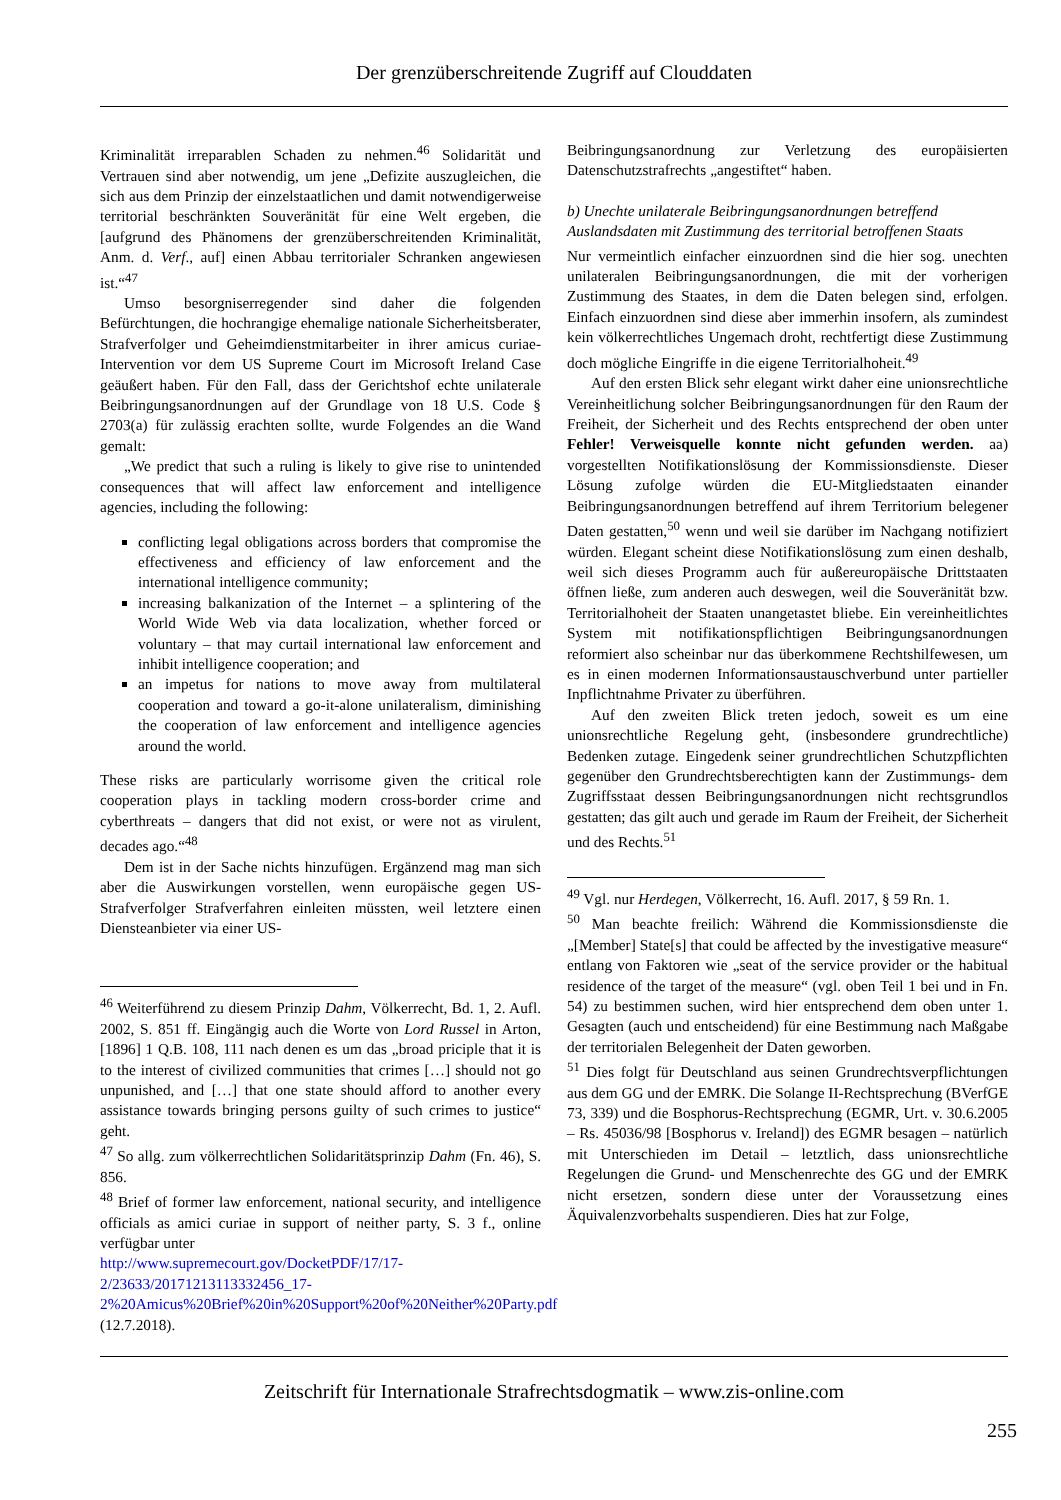Der grenzüberschreitende Zugriff auf Clouddaten
Kriminalität irreparablen Schaden zu nehmen.<sup>46</sup> Solidarität und Vertrauen sind aber notwendig, um jene „Defizite auszugleichen, die sich aus dem Prinzip der einzelstaatlichen und damit notwendigerweise territorial beschränkten Souveränität für eine Welt ergeben, die [aufgrund des Phänomens der grenzüberschreitenden Kriminalität, Anm. d. Verf., auf] einen Abbau territorialer Schranken angewiesen ist.“<sup>47</sup>
Umso besorgniserregender sind daher die folgenden Befürchtungen, die hochrangige ehemalige nationale Sicherheitsberater, Strafverfolger und Geheimdienstmitarbeiter in ihrer amicus curiae-Intervention vor dem US Supreme Court im Microsoft Ireland Case geäußert haben. Für den Fall, dass der Gerichtshof echte unilaterale Beibringungsanordnungen auf der Grundlage von 18 U.S. Code § 2703(a) für zulässig erachten sollte, wurde Folgendes an die Wand gemalt:
„We predict that such a ruling is likely to give rise to unintended consequences that will affect law enforcement and intelligence agencies, including the following:
conflicting legal obligations across borders that compromise the effectiveness and efficiency of law enforcement and the international intelligence community;
increasing balkanization of the Internet – a splintering of the World Wide Web via data localization, whether forced or voluntary – that may curtail international law enforcement and inhibit intelligence cooperation; and
an impetus for nations to move away from multilateral cooperation and toward a go-it-alone unilateralism, diminishing the cooperation of law enforcement and intelligence agencies around the world.
These risks are particularly worrisome given the critical role cooperation plays in tackling modern cross-border crime and cyberthreats – dangers that did not exist, or were not as virulent, decades ago.“<sup>48</sup>
Dem ist in der Sache nichts hinzufügen. Ergänzend mag man sich aber die Auswirkungen vorstellen, wenn europäische gegen US-Strafverfolger Strafverfahren einleiten müssten, weil letztere einen Diensteanbieter via einer US-
<sup>46</sup> Weiterführend zu diesem Prinzip Dahm, Völkerrecht, Bd. 1, 2. Aufl. 2002, S. 851 ff. Eingängig auch die Worte von Lord Russel in Arton, [1896] 1 Q.B. 108, 111 nach denen es um das „broad priciple that it is to the interest of civilized communities that crimes […] should not go unpunished, and […] that one state should afford to another every assistance towards bringing persons guilty of such crimes to justice“ geht.
<sup>47</sup> So allg. zum völkerrechtlichen Solidaritätsprinzip Dahm (Fn. 46), S. 856.
<sup>48</sup> Brief of former law enforcement, national security, and intelligence officials as amici curiae in support of neither party, S. 3 f., online verfügbar unter
http://www.supremecourt.gov/DocketPDF/17/17-2/23633/20171213113332456_17-2%20Amicus%20Brief%20in%20Support%20of%20Neither%20Party.pdf (12.7.2018).
Beibringungsanordnung zur Verletzung des europäisierten Datenschutzstrafrechts „angestiftet“ haben.
b) Unechte unilaterale Beibringungsanordnungen betreffend Auslandsdaten mit Zustimmung des territorial betroffenen Staats
Nur vermeintlich einfacher einzuordnen sind die hier sog. unechten unilateralen Beibringungsanordnungen, die mit der vorherigen Zustimmung des Staates, in dem die Daten belegen sind, erfolgen. Einfach einzuordnen sind diese aber immerhin insofern, als zumindest kein völkerrechtliches Ungemach droht, rechtfertigt diese Zustimmung doch mögliche Eingriffe in die eigene Territorialhoheit.<sup>49</sup>
Auf den ersten Blick sehr elegant wirkt daher eine unionsrechtliche Vereinheitlichung solcher Beibringungsanordnungen für den Raum der Freiheit, der Sicherheit und des Rechts entsprechend der oben unter Fehler! Verweisquelle konnte nicht gefunden werden. aa) vorgestellten Notifikationslösung der Kommissionsdienste. Dieser Lösung zufolge würden die EU-Mitgliedstaaten einander Beibringungsanordnungen betreffend auf ihrem Territorium belegener Daten gestatten,<sup>50</sup> wenn und weil sie darüber im Nachgang notifiziert würden. Elegant scheint diese Notifikationslösung zum einen deshalb, weil sich dieses Programm auch für außereuropäische Drittstaaten öffnen ließe, zum anderen auch deswegen, weil die Souveränität bzw. Territorialhoheit der Staaten unangetastet bliebe. Ein vereinheitlichtes System mit notifikationspflichtigen Beibringungsanordnungen reformiert also scheinbar nur das überkommene Rechtshilfewesen, um es in einen modernen Informationsaustauschverbund unter partieller Inpflichtnahme Privater zu überführen.
Auf den zweiten Blick treten jedoch, soweit es um eine unionsrechtliche Regelung geht, (insbesondere grundrechtliche) Bedenken zutage. Eingedenk seiner grundrechtlichen Schutzpflichten gegenüber den Grundrechtsberechtigten kann der Zustimmungs- dem Zugriffsstaat dessen Beibringungsanordnungen nicht rechtsgrundlos gestatten; das gilt auch und gerade im Raum der Freiheit, der Sicherheit und des Rechts.<sup>51</sup>
<sup>49</sup> Vgl. nur Herdegen, Völkerrecht, 16. Aufl. 2017, § 59 Rn. 1.
<sup>50</sup> Man beachte freilich: Während die Kommissionsdienste die „[Member] State[s] that could be affected by the investigative measure“ entlang von Faktoren wie „seat of the service provider or the habitual residence of the target of the measure“ (vgl. oben Teil 1 bei und in Fn. 54) zu bestimmen suchen, wird hier entsprechend dem oben unter 1. Gesagten (auch und entscheidend) für eine Bestimmung nach Maßgabe der territorialen Belegenheit der Daten geworben.
<sup>51</sup> Dies folgt für Deutschland aus seinen Grundrechtsverpflichtungen aus dem GG und der EMRK. Die Solange II-Rechtsprechung (BVerfGE 73, 339) und die Bosphorus-Rechtsprechung (EGMR, Urt. v. 30.6.2005 – Rs. 45036/98 [Bosphorus v. Ireland]) des EGMR besagen – natürlich mit Unterschieden im Detail – letztlich, dass unionsrechtliche Regelungen die Grund- und Menschenrechte des GG und der EMRK nicht ersetzen, sondern diese unter der Voraussetzung eines Äquivalenzvorbehalts suspendieren. Dies hat zur Folge,
Zeitschrift für Internationale Strafrechtsdogmatik – www.zis-online.com
255